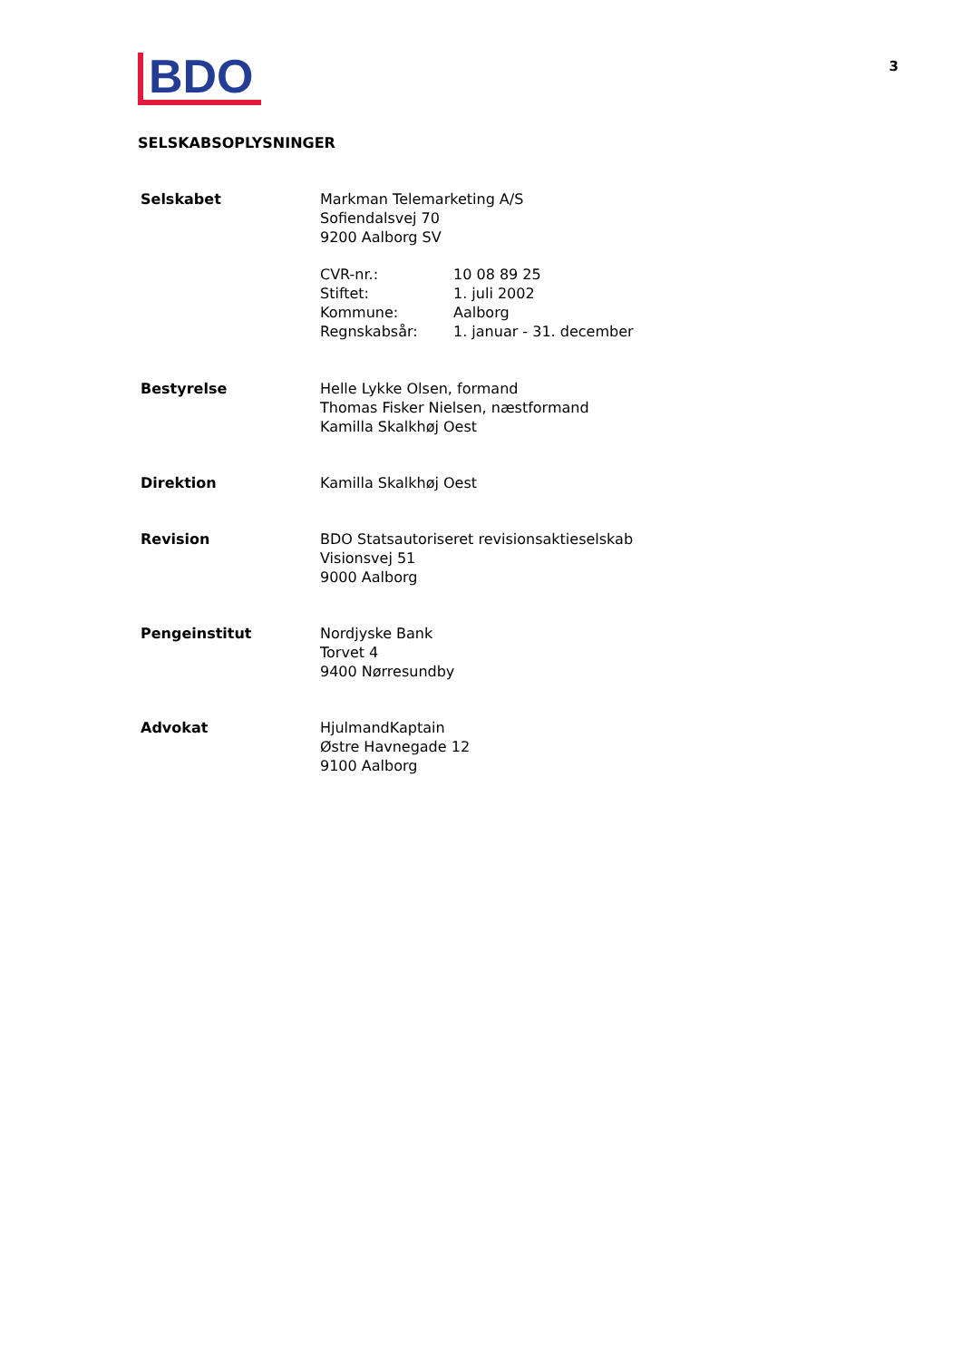BDO
3
SELSKABSOPLYSNINGER
Selskabet Markman Telemarketing A/S
Sofiendalsvej 70
9200 Aalborg SV
CVR-nr.: 10 08 89 25 Stiftet: 1. juli 2002 Kommune: Aalborg Regnskabsår: 1. januar - 31. december
Bestyrelse Helle Lykke Olsen, formand
Thomas Fisker Nielsen, næstformand
Kamilla Skalkhøj Oest
Direktion Kamilla Skalkhøj Oest
Revision BDO Statsautoriseret revisionsaktieselskab
Visionsvej 51
9000 Aalborg
Pengeinstitut Nordjyske Bank
Torvet 4
9400 Nørresundby
Advokat HjulmandKaptain
Østre Havnegade 12
9100 Aalborg